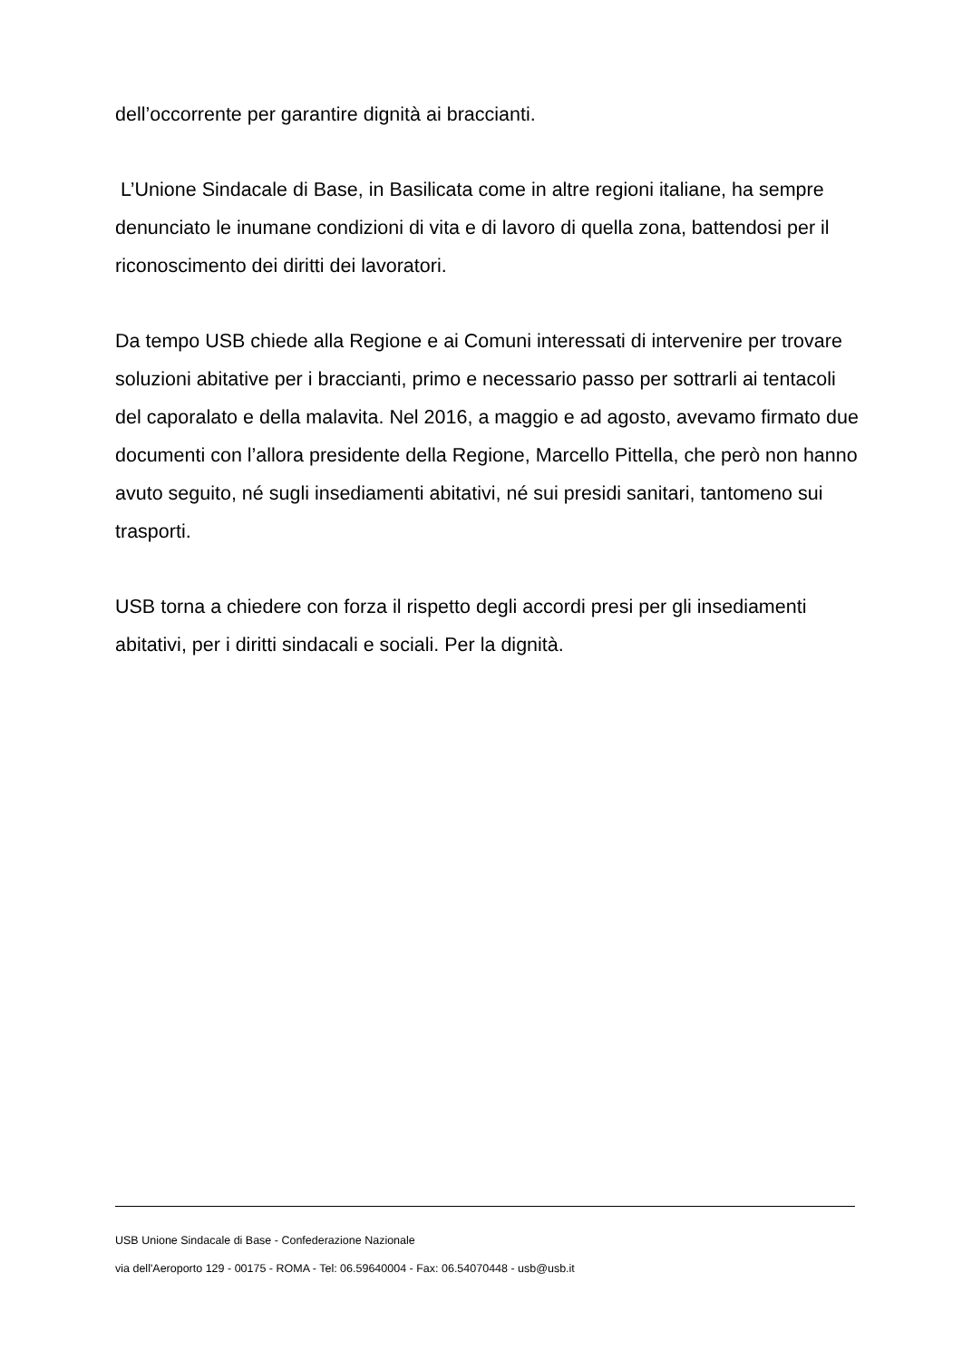dell’occorrente per garantire dignità ai braccianti.
L’Unione Sindacale di Base, in Basilicata come in altre regioni italiane, ha sempre denunciato le inumane condizioni di vita e di lavoro di quella zona, battendosi per il riconoscimento dei diritti dei lavoratori.
Da tempo USB chiede alla Regione e ai Comuni interessati di intervenire per trovare soluzioni abitative per i braccianti, primo e necessario passo per sottrarli ai tentacoli del caporalato e della malavita. Nel 2016, a maggio e ad agosto, avevamo firmato due documenti con l’allora presidente della Regione, Marcello Pittella, che però non hanno avuto seguito, né sugli insediamenti abitativi, né sui presidi sanitari, tantomeno sui trasporti.
USB torna a chiedere con forza il rispetto degli accordi presi per gli insediamenti abitativi, per i diritti sindacali e sociali. Per la dignità.
USB Unione Sindacale di Base - Confederazione Nazionale
via dell'Aeroporto 129 - 00175 - ROMA - Tel: 06.59640004 - Fax: 06.54070448 - usb@usb.it